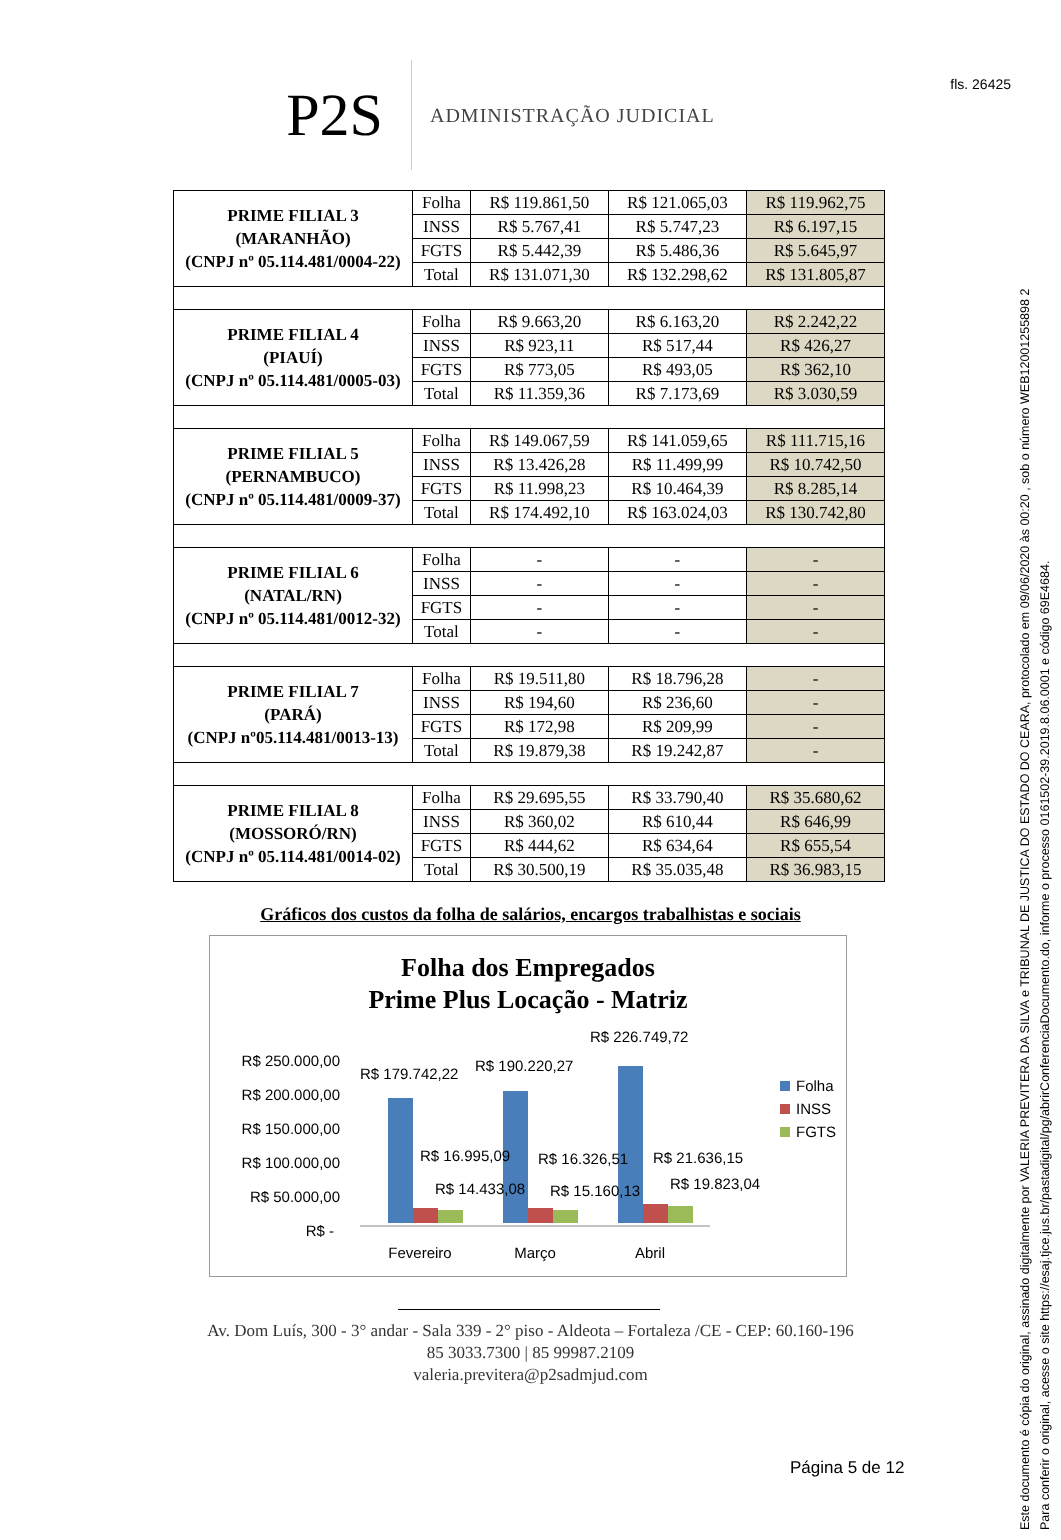fls. 26425
Este documento é cópia do original, assinado digitalmente por VALERIA PREVITERA DA SILVA e TRIBUNAL DE JUSTICA DO ESTADO DO CEARA, protocolado em 09/06/2020 às 00:20 , sob o número WEB12001255898 2
Para conferir o original, acesse o site https://esaj.tjce.jus.br/pastadigital/pg/abrirConferenciaDocumento.do, informe o processo 0161502-39.2019.8.06.0001 e código 69E4684.
P2S
ADMINISTRAÇÃO JUDICIAL
| PRIME FILIAL 3 (MARANHÃO) (CNPJ nº 05.114.481/0004-22) | Folha | R$ 119.861,50 | R$ 121.065,03 | R$ 119.962,75 |
| | INSS | R$ 5.767,41 | R$ 5.747,23 | R$ 6.197,15 |
| | FGTS | R$ 5.442,39 | R$ 5.486,36 | R$ 5.645,97 |
| | Total | R$ 131.071,30 | R$ 132.298,62 | R$ 131.805,87 |
| PRIME FILIAL 4 (PIAUÍ) (CNPJ nº 05.114.481/0005-03) | Folha | R$ 9.663,20 | R$ 6.163,20 | R$ 2.242,22 |
| | INSS | R$ 923,11 | R$ 517,44 | R$ 426,27 |
| | FGTS | R$ 773,05 | R$ 493,05 | R$ 362,10 |
| | Total | R$ 11.359,36 | R$ 7.173,69 | R$ 3.030,59 |
| PRIME FILIAL 5 (PERNAMBUCO) (CNPJ nº 05.114.481/0009-37) | Folha | R$ 149.067,59 | R$ 141.059,65 | R$ 111.715,16 |
| | INSS | R$ 13.426,28 | R$ 11.499,99 | R$ 10.742,50 |
| | FGTS | R$ 11.998,23 | R$ 10.464,39 | R$ 8.285,14 |
| | Total | R$ 174.492,10 | R$ 163.024,03 | R$ 130.742,80 |
| PRIME FILIAL 6 (NATAL/RN) (CNPJ nº 05.114.481/0012-32) | Folha | - | - | - |
| | INSS | - | - | - |
| | FGTS | - | - | - |
| | Total | - | - | - |
| PRIME FILIAL 7 (PARÁ) (CNPJ nº05.114.481/0013-13) | Folha | R$ 19.511,80 | R$ 18.796,28 | - |
| | INSS | R$ 194,60 | R$ 236,60 | - |
| | FGTS | R$ 172,98 | R$ 209,99 | - |
| | Total | R$ 19.879,38 | R$ 19.242,87 | - |
| PRIME FILIAL 8 (MOSSORÓ/RN) (CNPJ nº 05.114.481/0014-02) | Folha | R$ 29.695,55 | R$ 33.790,40 | R$ 35.680,62 |
| | INSS | R$ 360,02 | R$ 610,44 | R$ 646,99 |
| | FGTS | R$ 444,62 | R$ 634,64 | R$ 655,54 |
| | Total | R$ 30.500,19 | R$ 35.035,48 | R$ 36.983,15 |
Gráficos dos custos da folha de salários, encargos trabalhistas e sociais
Folha dos Empregados
Prime Plus Locação - Matriz
R$ 250.000,00
R$ 200.000,00
R$ 150.000,00
R$ 100.000,00
R$ 50.000,00
R$ -
R$ 179.742,22
R$ 190.220,27
R$ 226.749,72
R$ 16.995,09
R$ 16.326,51
R$ 21.636,15
R$ 14.433,08
R$ 15.160,13
R$ 19.823,04
Fevereiro
Março
Abril
Folha
INSS
FGTS
Av. Dom Luís, 300 - 3° andar - Sala 339 - 2° piso - Aldeota – Fortaleza /CE - CEP: 60.160-196
85 3033.7300 | 85 99987.2109
valeria.previtera@p2sadmjud.com
Página 5 de 12